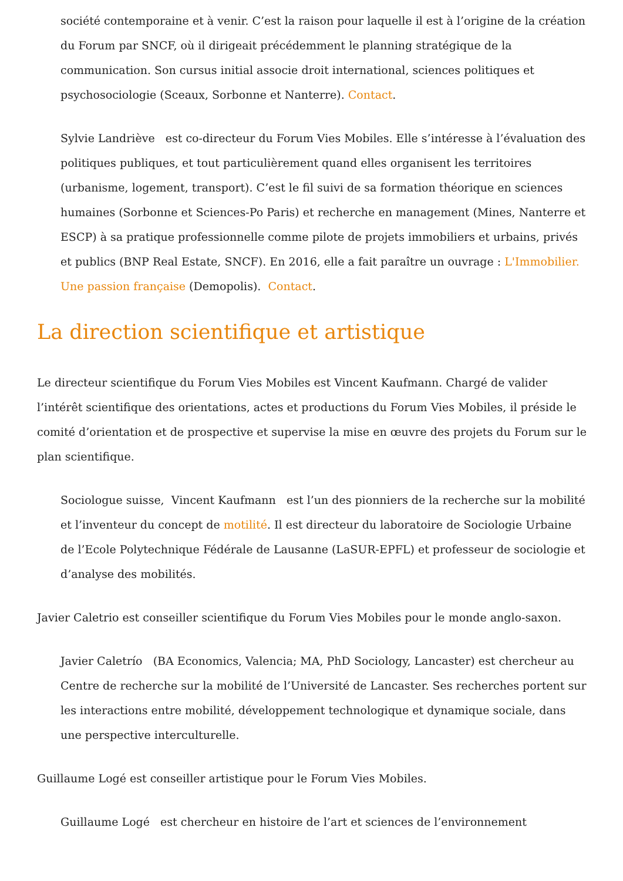société contemporaine et à venir. C’est la raison pour laquelle il est à l’origine de la création du Forum par SNCF, où il dirigeait précédemment le planning stratégique de la communication. Son cursus initial associe droit international, sciences politiques et psychosociologie (Sceaux, Sorbonne et Nanterre). Contact.
Sylvie Landriève est co-directeur du Forum Vies Mobiles. Elle s’intéresse à l’évaluation des politiques publiques, et tout particulièrement quand elles organisent les territoires (urbanisme, logement, transport). C’est le fil suivi de sa formation théorique en sciences humaines (Sorbonne et Sciences-Po Paris) et recherche en management (Mines, Nanterre et ESCP) à sa pratique professionnelle comme pilote de projets immobiliers et urbains, privés et publics (BNP Real Estate, SNCF). En 2016, elle a fait paraître un ouvrage : L'Immobilier. Une passion française (Demopolis). Contact.
La direction scientifique et artistique
Le directeur scientifique du Forum Vies Mobiles est Vincent Kaufmann. Chargé de valider l’intérêt scientifique des orientations, actes et productions du Forum Vies Mobiles, il préside le comité d’orientation et de prospective et supervise la mise en œuvre des projets du Forum sur le plan scientifique.
Sociologue suisse, Vincent Kaufmann est l’un des pionniers de la recherche sur la mobilité et l’inventeur du concept de motilité. Il est directeur du laboratoire de Sociologie Urbaine de l’Ecole Polytechnique Fédérale de Lausanne (LaSUR-EPFL) et professeur de sociologie et d’analyse des mobilités.
Javier Caletrio est conseiller scientifique du Forum Vies Mobiles pour le monde anglo-saxon.
Javier Caletrío (BA Economics, Valencia; MA, PhD Sociology, Lancaster) est chercheur au Centre de recherche sur la mobilité de l’Université de Lancaster. Ses recherches portent sur les interactions entre mobilité, développement technologique et dynamique sociale, dans une perspective interculturelle.
Guillaume Logé est conseiller artistique pour le Forum Vies Mobiles.
Guillaume Logé est chercheur en histoire de l’art et sciences de l’environnement